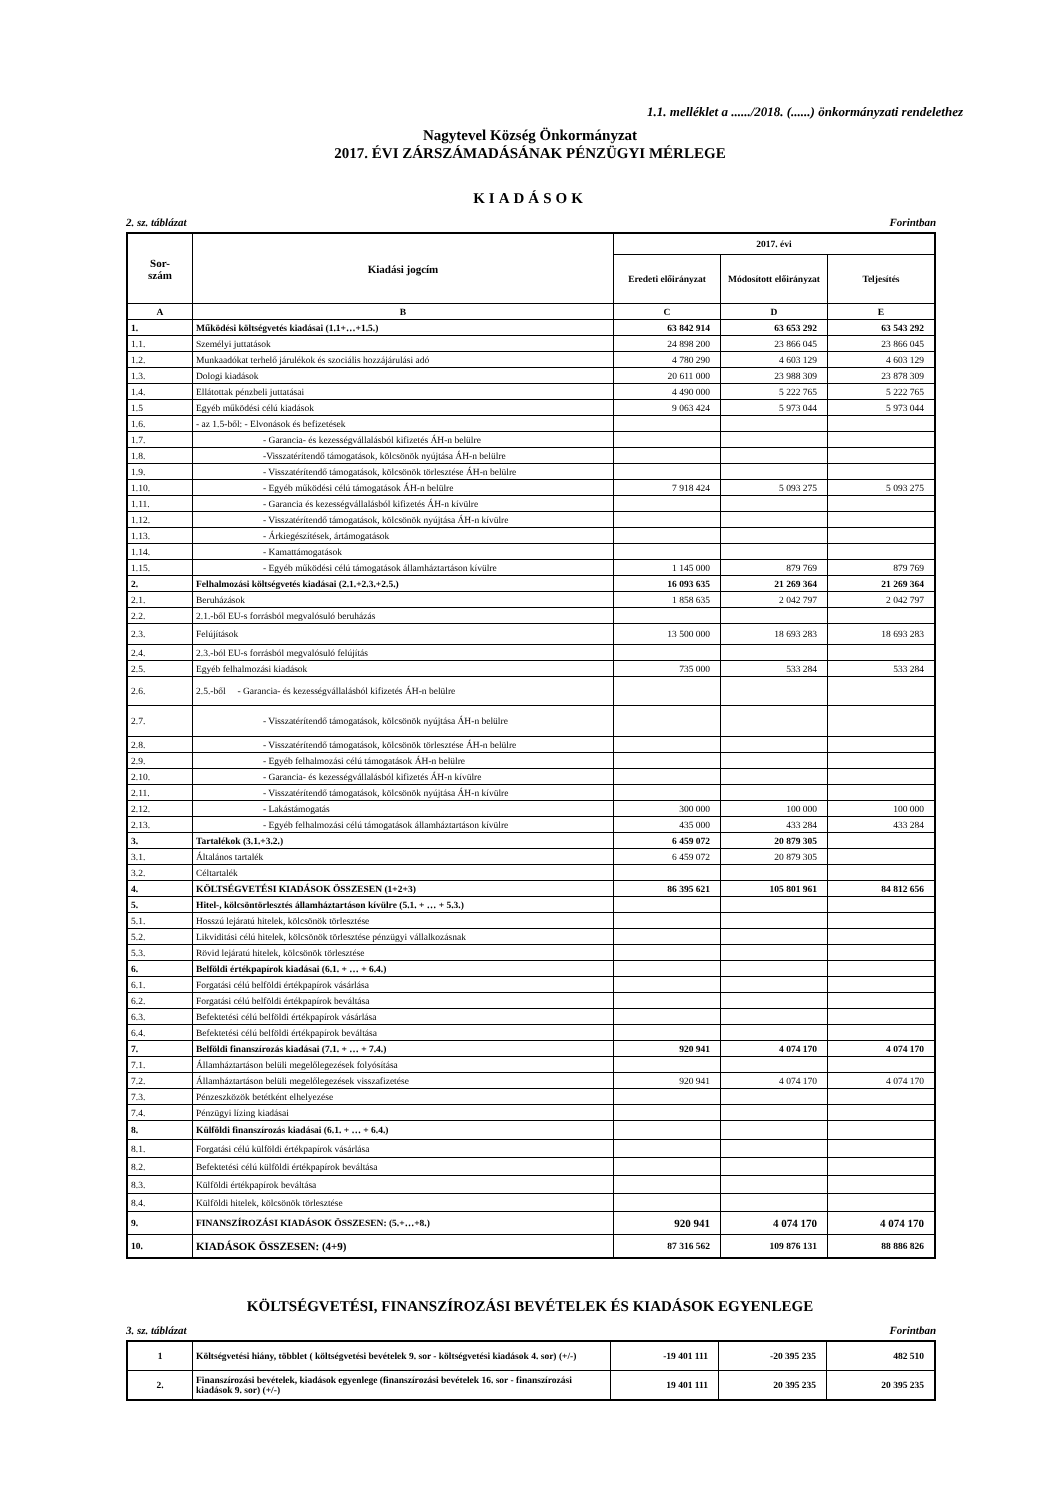1.1. melléklet a ....../2018. (......) önkormányzati rendelethez
Nagytevel Község Önkormányzat
2017. ÉVI ZÁRSZÁMADÁSÁNAK PÉNZÜGYI MÉRLEGE
KIADÁSOK
2. sz. táblázat Forintban
| Sor- szám | Kiadási jogcím | 2017. évi | | |
| --- | --- | --- | --- | --- |
| | | Eredeti előirányzat | Módosított előirányzat | Teljesítés |
| A | B | C | D | E |
| 1. | Működési költségvetés kiadásai (1.1+…+1.5.) | 63 842 914 | 63 653 292 | 63 543 292 |
| 1.1. | Személyi juttatások | 24 898 200 | 23 866 045 | 23 866 045 |
| 1.2. | Munkaadókat terhelő járulékok és szociális hozzájárulási adó | 4 780 290 | 4 603 129 | 4 603 129 |
| 1.3. | Dologi kiadások | 20 611 000 | 23 988 309 | 23 878 309 |
| 1.4. | Ellátottak pénzbeli juttatásai | 4 490 000 | 5 222 765 | 5 222 765 |
| 1.5 | Egyéb működési célú kiadások | 9 063 424 | 5 973 044 | 5 973 044 |
| 1.6. | - az 1.5-ből: - Elvonások és befizetések | | | |
| 1.7. | - Garancia- és kezességvállalásból kifizetés ÁH-n belülre | | | |
| 1.8. | -Visszatérítendő támogatások, kölcsönök nyújtása ÁH-n belülre | | | |
| 1.9. | - Visszatérítendő támogatások, kölcsönök törlesztése ÁH-n belülre | | | |
| 1.10. | - Egyéb működési célú támogatások ÁH-n belülre | 7 918 424 | 5 093 275 | 5 093 275 |
| 1.11. | - Garancia és kezességvállalásból kifizetés ÁH-n kívülre | | | |
| 1.12. | - Visszatérítendő támogatások, kölcsönök nyújtása ÁH-n kívülre | | | |
| 1.13. | - Árkiegészítések, ártámogatások | | | |
| 1.14. | - Kamattámogatások | | | |
| 1.15. | - Egyéb működési célú támogatások államháztartáson kívülre | 1 145 000 | 879 769 | 879 769 |
| 2. | Felhalmozási költségvetés kiadásai (2.1.+2.3.+2.5.) | 16 093 635 | 21 269 364 | 21 269 364 |
| 2.1. | Beruházások | 1 858 635 | 2 042 797 | 2 042 797 |
| 2.2. | 2.1.-ből EU-s forrásból megvalósuló beruházás | | | |
| 2.3. | Felújítások | 13 500 000 | 18 693 283 | 18 693 283 |
| 2.4. | 2.3.-ból EU-s forrásból megvalósuló felújítás | | | |
| 2.5. | Egyéb felhalmozási kiadások | 735 000 | 533 284 | 533 284 |
| 2.6. | 2.5.-ből - Garancia- és kezességvállalásból kifizetés ÁH-n belülre | | | |
| 2.7. | - Visszatérítendő támogatások, kölcsönök nyújtása ÁH-n belülre | | | |
| 2.8. | - Visszatérítendő támogatások, kölcsönök törlesztése ÁH-n belülre | | | |
| 2.9. | - Egyéb felhalmozási célú támogatások ÁH-n belülre | | | |
| 2.10. | - Garancia- és kezességvállalásból kifizetés ÁH-n kívülre | | | |
| 2.11. | - Visszatérítendő támogatások, kölcsönök nyújtása ÁH-n kívülre | | | |
| 2.12. | - Lakástámogatás | 300 000 | 100 000 | 100 000 |
| 2.13. | - Egyéb felhalmozási célú támogatások államháztartáson kívülre | 435 000 | 433 284 | 433 284 |
| 3. | Tartalékok (3.1.+3.2.) | 6 459 072 | 20 879 305 | |
| 3.1. | Általános tartalék | 6 459 072 | 20 879 305 | |
| 3.2. | Céltartalék | | | |
| 4. | KÖLTSÉGVETÉSI KIADÁSOK ÖSSZESEN (1+2+3) | 86 395 621 | 105 801 961 | 84 812 656 |
| 5. | Hitel-, kölcsöntörlesztés államháztartáson kívülre (5.1. + … + 5.3.) | | | |
| 5.1. | Hosszú lejáratú hitelek, kölcsönök törlesztése | | | |
| 5.2. | Likviditási célú hitelek, kölcsönök törlesztése pénzügyi vállalkozásnak | | | |
| 5.3. | Rövid lejáratú hitelek, kölcsönök törlesztése | | | |
| 6. | Belföldi értékpapírok kiadásai (6.1. + … + 6.4.) | | | |
| 6.1. | Forgatási célú belföldi értékpapírok vásárlása | | | |
| 6.2. | Forgatási célú belföldi értékpapírok beváltása | | | |
| 6.3. | Befektetési célú belföldi értékpapírok vásárlása | | | |
| 6.4. | Befektetési célú belföldi értékpapírok beváltása | | | |
| 7. | Belföldi finanszírozás kiadásai (7.1. + … + 7.4.) | 920 941 | 4 074 170 | 4 074 170 |
| 7.1. | Államháztartáson belüli megelőlegezések folyósítása | | | |
| 7.2. | Államháztartáson belüli megelőlegezések visszafizetése | 920 941 | 4 074 170 | 4 074 170 |
| 7.3. | Pénzeszközök betétként elhelyezése | | | |
| 7.4. | Pénzügyi lízing kiadásai | | | |
| 8. | Külföldi finanszírozás kiadásai (6.1. + … + 6.4.) | | | |
| 8.1. | Forgatási célú külföldi értékpapírok vásárlása | | | |
| 8.2. | Befektetési célú külföldi értékpapírok beváltása | | | |
| 8.3. | Külföldi értékpapírok beváltása | | | |
| 8.4. | Külföldi hitelek, kölcsönök törlesztése | | | |
| 9. | FINANSZÍROZÁSI KIADÁSOK ÖSSZESEN: (5.+…+8.) | 920 941 | 4 074 170 | 4 074 170 |
| 10. | KIADÁSOK ÖSSZESEN: (4+9) | 87 316 562 | 109 876 131 | 88 886 826 |
KÖLTSÉGVETÉSI, FINANSZÍROZÁSI BEVÉTELEK ÉS KIADÁSOK EGYENLEGE
3. sz. táblázat Forintban
| 1 | Költségvetési hiány, többlet ( költségvetési bevételek 9. sor - költségvetési kiadások 4. sor) (+/-) | -19 401 111 | -20 395 235 | 482 510 |
| 2. | Finanszírozási bevételek, kiadások egyenlege (finanszírozási bevételek 16. sor - finanszírozási kiadások 9. sor) (+/-) | 19 401 111 | 20 395 235 | 20 395 235 |